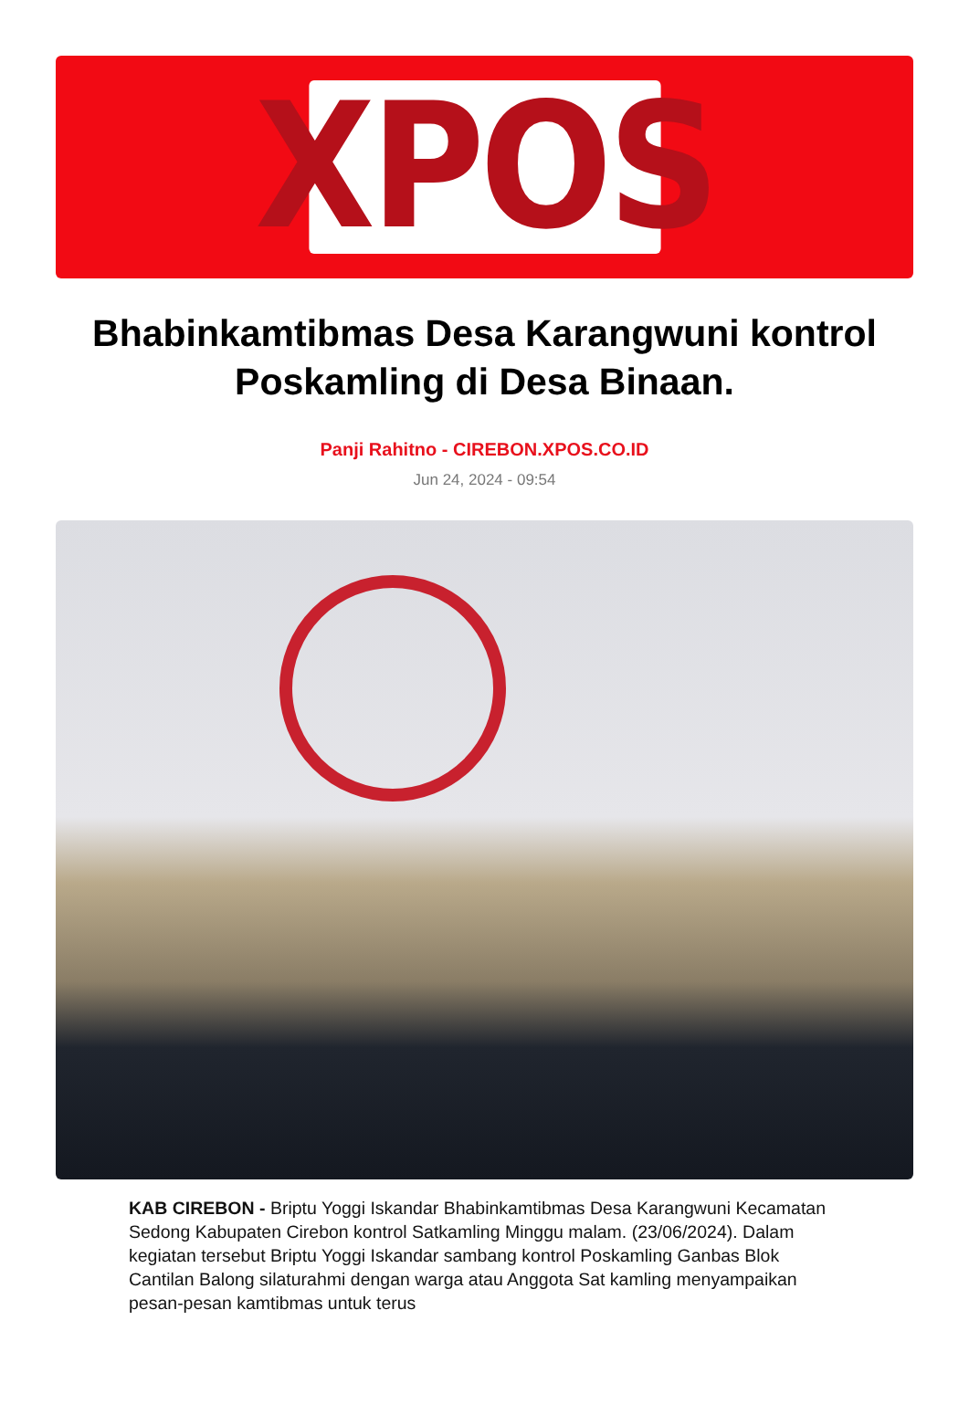XPOS
Bhabinkamtibmas Desa Karangwuni kontrol Poskamling di Desa Binaan.
Panji Rahitno - CIREBON.XPOS.CO.ID
Jun 24, 2024 - 09:54
KAB CIREBON - Briptu Yoggi Iskandar Bhabinkamtibmas Desa Karangwuni Kecamatan Sedong Kabupaten Cirebon kontrol Satkamling Minggu malam. (23/06/2024). Dalam kegiatan tersebut Briptu Yoggi Iskandar sambang kontrol Poskamling Ganbas Blok Cantilan Balong silaturahmi dengan warga atau Anggota Sat kamling menyampaikan pesan-pesan kamtibmas untuk terus